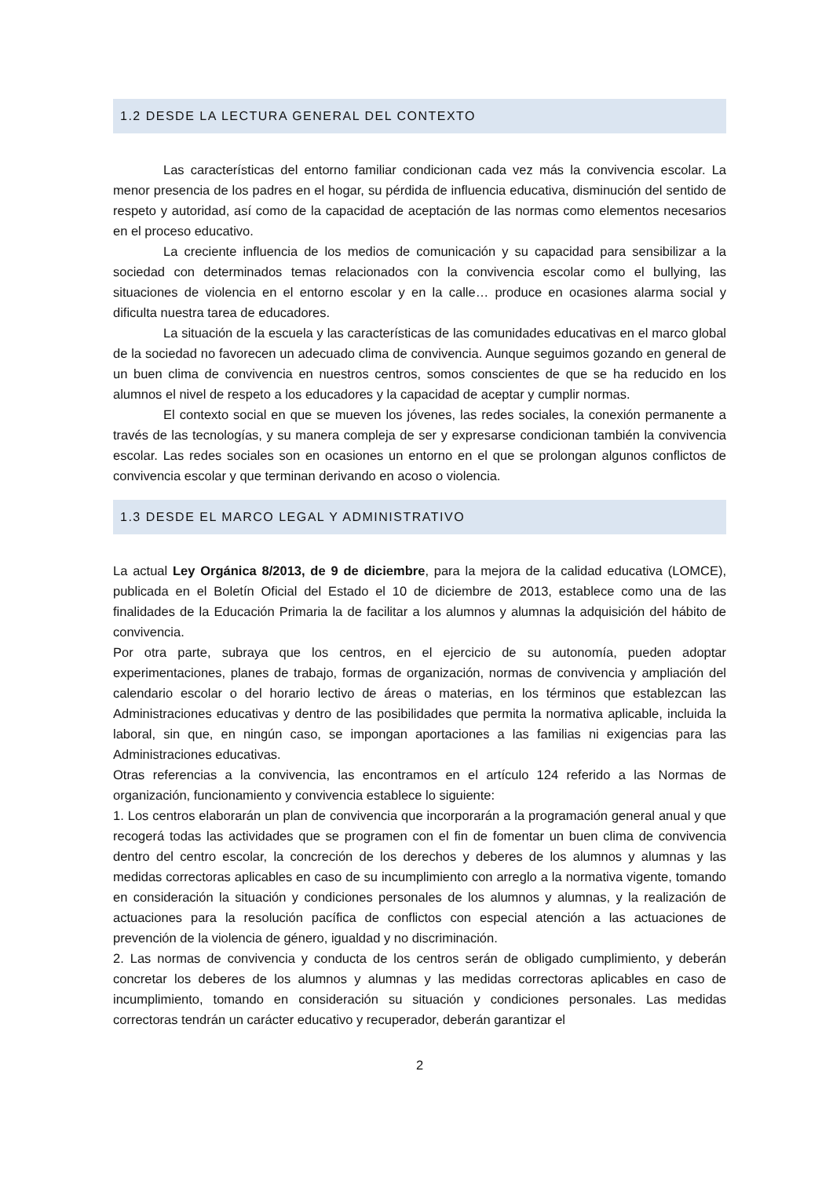1.2 DESDE LA LECTURA GENERAL DEL CONTEXTO
Las características del entorno familiar condicionan cada vez más la convivencia escolar. La menor presencia de los padres en el hogar, su pérdida de influencia educativa, disminución del sentido de respeto y autoridad, así como de la capacidad de aceptación de las normas como elementos necesarios en el proceso educativo.
La creciente influencia de los medios de comunicación y su capacidad para sensibilizar a la sociedad con determinados temas relacionados con la convivencia escolar como el bullying, las situaciones de violencia en el entorno escolar y en la calle… produce en ocasiones alarma social y dificulta nuestra tarea de educadores.
La situación de la escuela y las características de las comunidades educativas en el marco global de la sociedad no favorecen un adecuado clima de convivencia. Aunque seguimos gozando en general de un buen clima de convivencia en nuestros centros, somos conscientes de que se ha reducido en los alumnos el nivel de respeto a los educadores y la capacidad de aceptar y cumplir normas.
El contexto social en que se mueven los jóvenes, las redes sociales, la conexión permanente a través de las tecnologías, y su manera compleja de ser y expresarse condicionan también la convivencia escolar. Las redes sociales son en ocasiones un entorno en el que se prolongan algunos conflictos de convivencia escolar y que terminan derivando en acoso o violencia.
1.3 DESDE EL MARCO LEGAL Y ADMINISTRATIVO
La actual Ley Orgánica 8/2013, de 9 de diciembre, para la mejora de la calidad educativa (LOMCE), publicada en el Boletín Oficial del Estado el 10 de diciembre de 2013, establece como una de las finalidades de la Educación Primaria la de facilitar a los alumnos y alumnas la adquisición del hábito de convivencia.
Por otra parte, subraya que los centros, en el ejercicio de su autonomía, pueden adoptar experimentaciones, planes de trabajo, formas de organización, normas de convivencia y ampliación del calendario escolar o del horario lectivo de áreas o materias, en los términos que establezcan las Administraciones educativas y dentro de las posibilidades que permita la normativa aplicable, incluida la laboral, sin que, en ningún caso, se impongan aportaciones a las familias ni exigencias para las Administraciones educativas.
Otras referencias a la convivencia, las encontramos en el artículo 124 referido a las Normas de organización, funcionamiento y convivencia establece lo siguiente:
1. Los centros elaborarán un plan de convivencia que incorporarán a la programación general anual y que recogerá todas las actividades que se programen con el fin de fomentar un buen clima de convivencia dentro del centro escolar, la concreción de los derechos y deberes de los alumnos y alumnas y las medidas correctoras aplicables en caso de su incumplimiento con arreglo a la normativa vigente, tomando en consideración la situación y condiciones personales de los alumnos y alumnas, y la realización de actuaciones para la resolución pacífica de conflictos con especial atención a las actuaciones de prevención de la violencia de género, igualdad y no discriminación.
2. Las normas de convivencia y conducta de los centros serán de obligado cumplimiento, y deberán concretar los deberes de los alumnos y alumnas y las medidas correctoras aplicables en caso de incumplimiento, tomando en consideración su situación y condiciones personales. Las medidas correctoras tendrán un carácter educativo y recuperador, deberán garantizar el
2